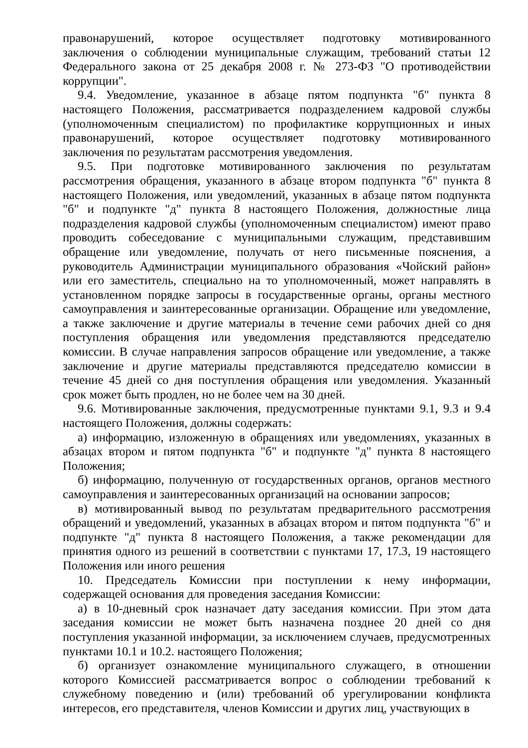правонарушений, которое осуществляет подготовку мотивированного заключения о соблюдении муниципальные служащим, требований статьи 12 Федерального закона от 25 декабря 2008 г. № 273-ФЗ "О противодействии коррупции".
9.4. Уведомление, указанное в абзаце пятом подпункта "б" пункта 8 настоящего Положения, рассматривается подразделением кадровой службы (уполномоченным специалистом) по профилактике коррупционных и иных правонарушений, которое осуществляет подготовку мотивированного заключения по результатам рассмотрения уведомления.
9.5. При подготовке мотивированного заключения по результатам рассмотрения обращения, указанного в абзаце втором подпункта "б" пункта 8 настоящего Положения, или уведомлений, указанных в абзаце пятом подпункта "б" и подпункте "д" пункта 8 настоящего Положения, должностные лица подразделения кадровой службы (уполномоченным специалистом) имеют право проводить собеседование с муниципальными служащим, представившим обращение или уведомление, получать от него письменные пояснения, а руководитель Администрации муниципального образования «Чойский район» или его заместитель, специально на то уполномоченный, может направлять в установленном порядке запросы в государственные органы, органы местного самоуправления и заинтересованные организации. Обращение или уведомление, а также заключение и другие материалы в течение семи рабочих дней со дня поступления обращения или уведомления представляются председателю комиссии. В случае направления запросов обращение или уведомление, а также заключение и другие материалы представляются председателю комиссии в течение 45 дней со дня поступления обращения или уведомления. Указанный срок может быть продлен, но не более чем на 30 дней.
9.6. Мотивированные заключения, предусмотренные пунктами 9.1, 9.3 и 9.4 настоящего Положения, должны содержать:
а) информацию, изложенную в обращениях или уведомлениях, указанных в абзацах втором и пятом подпункта "б" и подпункте "д" пункта 8 настоящего Положения;
б) информацию, полученную от государственных органов, органов местного самоуправления и заинтересованных организаций на основании запросов;
в) мотивированный вывод по результатам предварительного рассмотрения обращений и уведомлений, указанных в абзацах втором и пятом подпункта "б" и подпункте "д" пункта 8 настоящего Положения, а также рекомендации для принятия одного из решений в соответствии с пунктами 17, 17.3, 19 настоящего Положения или иного решения
10. Председатель Комиссии при поступлении к нему информации, содержащей основания для проведения заседания Комиссии:
а) в 10-дневный срок назначает дату заседания комиссии. При этом дата заседания комиссии не может быть назначена позднее 20 дней со дня поступления указанной информации, за исключением случаев, предусмотренных пунктами 10.1 и 10.2. настоящего Положения;
б) организует ознакомление муниципального служащего, в отношении которого Комиссией рассматривается вопрос о соблюдении требований к служебному поведению и (или) требований об урегулировании конфликта интересов, его представителя, членов Комиссии и других лиц, участвующих в